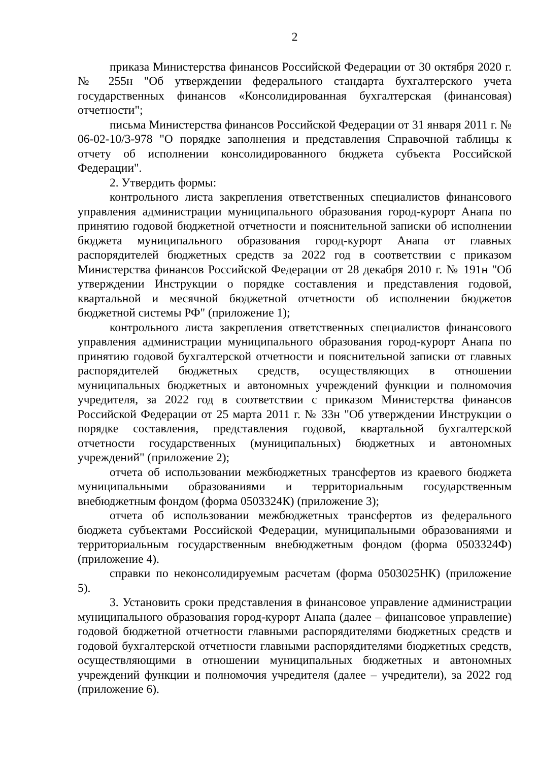2
приказа Министерства финансов Российской Федерации от 30 октября 2020 г. № 255н "Об утверждении федерального стандарта бухгалтерского учета государственных финансов «Консолидированная бухгалтерская (финансовая) отчетности";
письма Министерства финансов Российской Федерации от 31 января 2011 г. № 06-02-10/3-978 "О порядке заполнения и представления Справочной таблицы к отчету об исполнении консолидированного бюджета субъекта Российской Федерации".
2. Утвердить формы:
контрольного листа закрепления ответственных специалистов финансового управления администрации муниципального образования город-курорт Анапа по принятию годовой бюджетной отчетности и пояснительной записки об исполнении бюджета муниципального образования город-курорт Анапа от главных распорядителей бюджетных средств за 2022 год в соответствии с приказом Министерства финансов Российской Федерации от 28 декабря 2010 г. № 191н "Об утверждении Инструкции о порядке составления и представления годовой, квартальной и месячной бюджетной отчетности об исполнении бюджетов бюджетной системы РФ" (приложение 1);
контрольного листа закрепления ответственных специалистов финансового управления администрации муниципального образования город-курорт Анапа по принятию годовой бухгалтерской отчетности и пояснительной записки от главных распорядителей бюджетных средств, осуществляющих в отношении муниципальных бюджетных и автономных учреждений функции и полномочия учредителя, за 2022 год в соответствии с приказом Министерства финансов Российской Федерации от 25 марта 2011 г. № 33н "Об утверждении Инструкции о порядке составления, представления годовой, квартальной бухгалтерской отчетности государственных (муниципальных) бюджетных и автономных учреждений" (приложение 2);
отчета об использовании межбюджетных трансфертов из краевого бюджета муниципальными образованиями и территориальным государственным внебюджетным фондом (форма 0503324К) (приложение 3);
отчета об использовании межбюджетных трансфертов из федерального бюджета субъектами Российской Федерации, муниципальными образованиями и территориальным государственным внебюджетным фондом (форма 0503324Ф) (приложение 4).
справки по неконсолидируемым расчетам (форма 0503025НК) (приложение 5).
3. Установить сроки представления в финансовое управление администрации муниципального образования город-курорт Анапа (далее – финансовое управление) годовой бюджетной отчетности главными распорядителями бюджетных средств и годовой бухгалтерской отчетности главными распорядителями бюджетных средств, осуществляющими в отношении муниципальных бюджетных и автономных учреждений функции и полномочия учредителя (далее – учредители), за 2022 год (приложение 6).